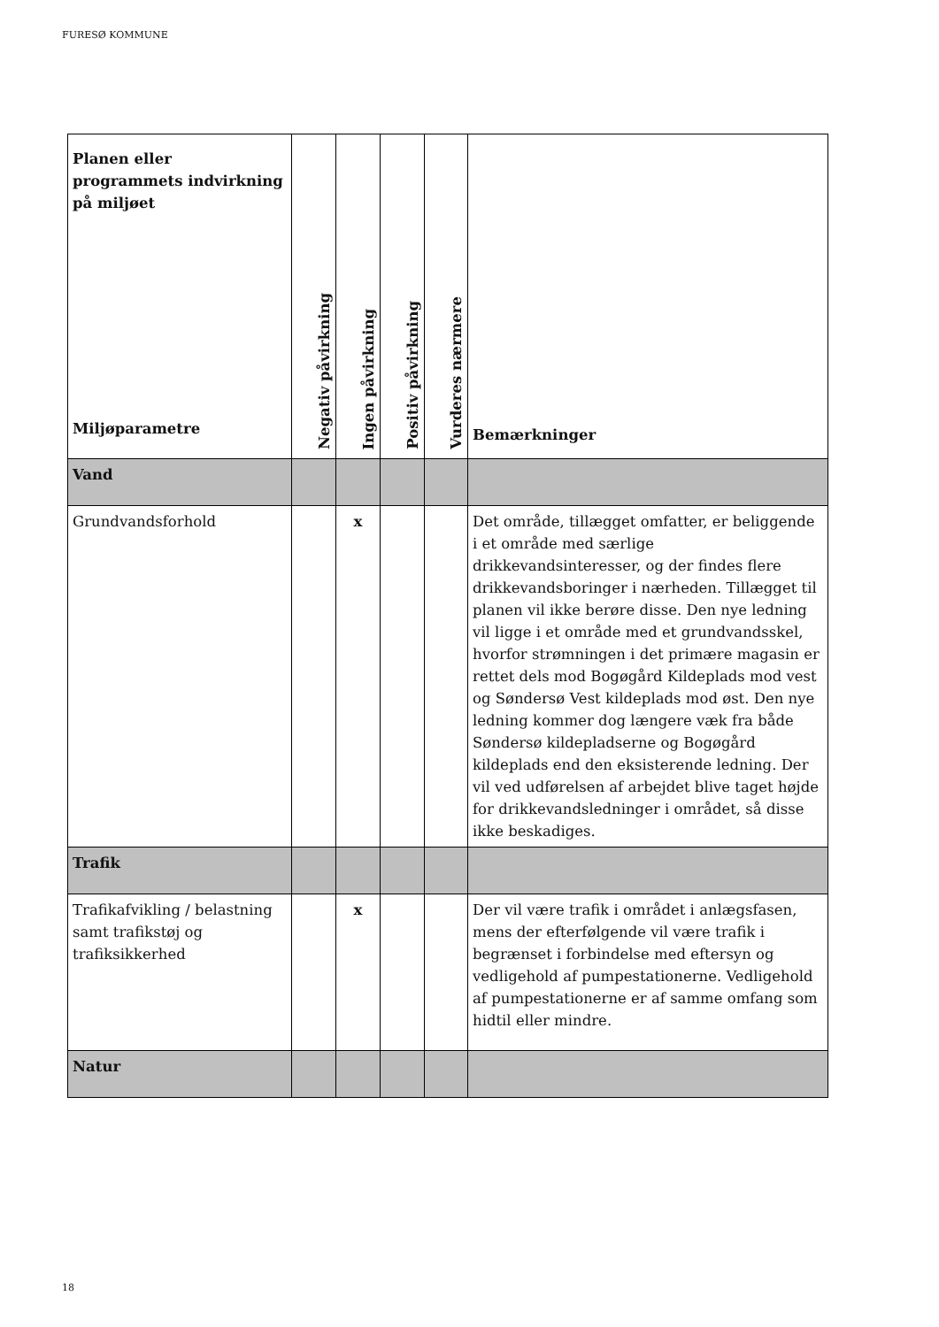FURESØ KOMMUNE
| Planen eller programmets indvirkning på miljøet Miljøparametre | Negativ påvirkning | Ingen påvirkning | Positiv påvirkning | Vurderes nærmere | Bemærkninger |
| --- | --- | --- | --- | --- | --- |
| Vand | | | | | |
| Grundvandsforhold | | x | | | Det område, tillægget omfatter, er beliggende i et område med særlige drikkevandsinteresser, og der findes flere drikkevandsboringer i nærheden. Tillægget til planen vil ikke berøre disse. Den nye ledning vil ligge i et område med et grundvandsskel, hvorfor strømningen i det primære magasin er rettet dels mod Bogøgård Kildeplads mod vest og Søndersø Vest kildeplads mod øst. Den nye ledning kommer dog længere væk fra både Søndersø kildepladserne og Bogøgård kildeplads end den eksisterende ledning. Der vil ved udførelsen af arbejdet blive taget højde for drikkevandsledninger i området, så disse ikke beskadiges. |
| Trafik | | | | | |
| Trafikafvikling / belastning samt trafikstøj og trafiksikkerhed | | x | | | Der vil være trafik i området i anlægsfasen, mens der efterfølgende vil være trafik i begrænset i forbindelse med eftersyn og vedligehold af pumpestationerne. Vedligehold af pumpestationerne er af samme omfang som hidtil eller mindre. |
| Natur | | | | | |
18